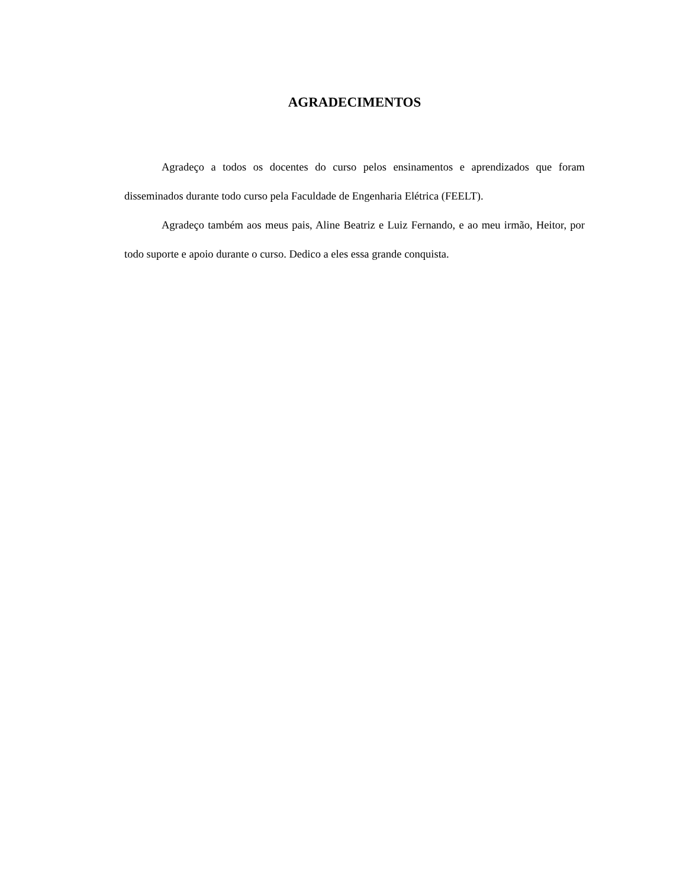AGRADECIMENTOS
Agradeço a todos os docentes do curso pelos ensinamentos e aprendizados que foram disseminados durante todo curso pela Faculdade de Engenharia Elétrica (FEELT).
Agradeço também aos meus pais, Aline Beatriz e Luiz Fernando, e ao meu irmão, Heitor, por todo suporte e apoio durante o curso. Dedico a eles essa grande conquista.